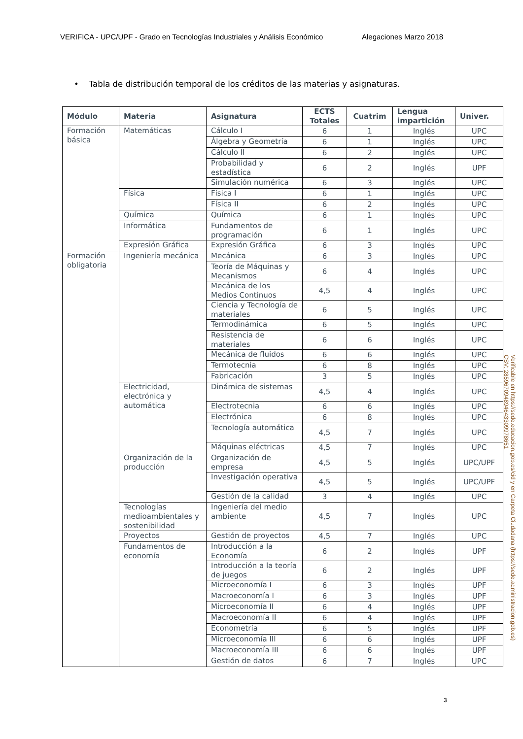VERIFICA - UPC/UPF - Grado en Tecnologías Industriales y Análisis Económico Alegaciones Marzo 2018
• Tabla de distribución temporal de los créditos de las materias y asignaturas.
| Módulo | Materia | Asignatura | ECTS Totales | Cuatrim | Lengua impartición | Univer. |
| --- | --- | --- | --- | --- | --- | --- |
| Formación básica | Matemáticas | Cálculo I | 6 | 1 | Inglés | UPC |
| | | Álgebra y Geometría | 6 | 1 | Inglés | UPC |
| | | Cálculo II | 6 | 2 | Inglés | UPC |
| | | Probabilidad y estadística | 6 | 2 | Inglés | UPF |
| | | Simulación numérica | 6 | 3 | Inglés | UPC |
| | Física | Física I | 6 | 1 | Inglés | UPC |
| | | Física II | 6 | 2 | Inglés | UPC |
| | Química | Química | 6 | 1 | Inglés | UPC |
| | Informática | Fundamentos de programación | 6 | 1 | Inglés | UPC |
| | Expresión Gráfica | Expresión Gráfica | 6 | 3 | Inglés | UPC |
| Formación obligatoria | Ingeniería mecánica | Mecánica | 6 | 3 | Inglés | UPC |
| | | Teoría de Máquinas y Mecanismos | 6 | 4 | Inglés | UPC |
| | | Mecánica de los Medios Continuos | 4,5 | 4 | Inglés | UPC |
| | | Ciencia y Tecnología de materiales | 6 | 5 | Inglés | UPC |
| | | Termodinámica | 6 | 5 | Inglés | UPC |
| | | Resistencia de materiales | 6 | 6 | Inglés | UPC |
| | | Mecánica de fluidos | 6 | 6 | Inglés | UPC |
| | | Termotecnia | 6 | 8 | Inglés | UPC |
| | | Fabricación | 3 | 5 | Inglés | UPC |
| | Electricidad, electrónica y automática | Dinámica de sistemas | 4,5 | 4 | Inglés | UPC |
| | | Electrotecnia | 6 | 6 | Inglés | UPC |
| | | Electrónica | 6 | 8 | Inglés | UPC |
| | | Tecnología automática | 4,5 | 7 | Inglés | UPC |
| | | Máquinas eléctricas | 4,5 | 7 | Inglés | UPC |
| | Organización de la producción | Organización de empresa | 4,5 | 5 | Inglés | UPC/UPF |
| | | Investigación operativa | 4,5 | 5 | Inglés | UPC/UPF |
| | | Gestión de la calidad | 3 | 4 | Inglés | UPC |
| | Tecnologías medioambientales y sostenibilidad | Ingeniería del medio ambiente | 4,5 | 7 | Inglés | UPC |
| | Proyectos | Gestión de proyectos | 4,5 | 7 | Inglés | UPC |
| | Fundamentos de economía | Introducción a la Economía | 6 | 2 | Inglés | UPF |
| | | Introducción a la teoría de juegos | 6 | 2 | Inglés | UPF |
| | | Microeconomía I | 6 | 3 | Inglés | UPF |
| | | Macroeconomía I | 6 | 3 | Inglés | UPF |
| | | Microeconomía II | 6 | 4 | Inglés | UPF |
| | | Macroeconomía II | 6 | 4 | Inglés | UPF |
| | | Econometría | 6 | 5 | Inglés | UPF |
| | | Microeconomía III | 6 | 6 | Inglés | UPF |
| | | Macroeconomía III | 6 | 6 | Inglés | UPF |
| | | Gestión de datos | 6 | 7 | Inglés | UPC |
3
Verificable en https://sede.educacion.gob.es/cid y en Carpeta Ciudadana (https://sede.administracion.gob.es)
CSV: 285967094894643309978651